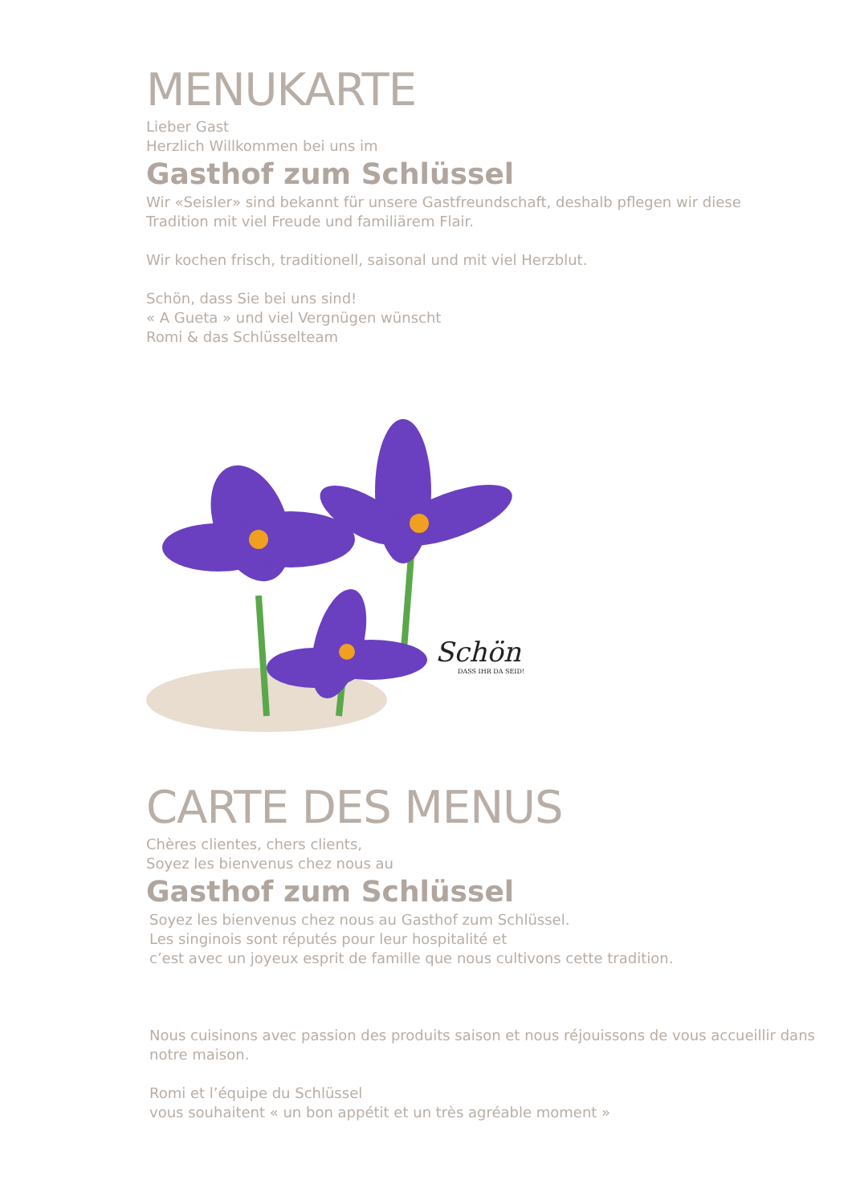MENUKARTE
Lieber Gast
Herzlich Willkommen bei uns im
Gasthof zum Schlüssel
Wir «Seisler» sind bekannt für unsere Gastfreundschaft, deshalb pflegen wir diese
Tradition mit viel Freude und familiärem Flair.
Wir kochen frisch, traditionell, saisonal und mit viel Herzblut.
Schön, dass Sie bei uns sind!
« A Gueta » und viel Vergnügen wünscht
Romi & das Schlüsselteam
Schön
DASS IHR DA SEID!
CARTE DES MENUS
Chères clientes, chers clients,
Soyez les bienvenus chez nous au
Gasthof zum Schlüssel
Soyez les bienvenus chez nous au Gasthof zum Schlüssel.
Les singinois sont réputés pour leur hospitalité et
c’est avec un joyeux esprit de famille que nous cultivons cette tradition.
Nous cuisinons avec passion des produits saison et nous réjouissons de vous accueillir dans
notre maison.
Romi et l’équipe du Schlüssel
vous souhaitent « un bon appétit et un très agréable moment »